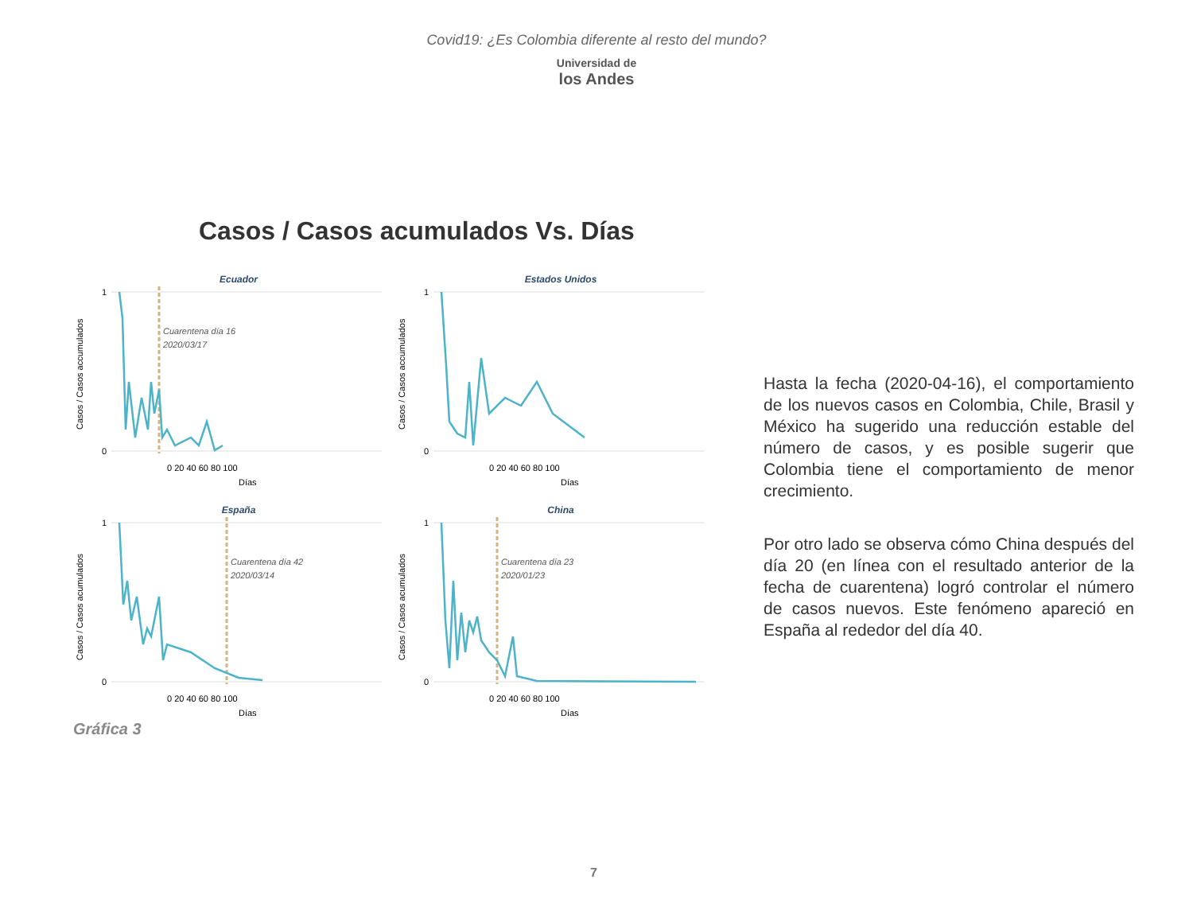Covid19: ¿Es Colombia diferente al resto del mundo?
Universidad de
los Andes
Casos / Casos acumulados Vs. Días
Ecuador
Cuarentena día 16
2020/03/17
1
0
0 20 40 60 80 100
Días
Casos / Casos accumulados
Estados Unidos
1
0
0 20 40 60 80 100
Días
Casos / Casos accumulados
España
Cuarentena día 42
2020/03/14
1
0
0 20 40 60 80 100
Días
Casos / Casos acumulados
China
Cuarentena día 23
2020/01/23
1
0
0 20 40 60 80 100
Días
Casos / Casos acumulados
Gráfica 3
Hasta la fecha (2020-04-16), el comportamiento de los nuevos casos en Colombia, Chile, Brasil y México ha sugerido una reducción estable del número de casos, y es posible sugerir que Colombia tiene el comportamiento de menor crecimiento.
Por otro lado se observa cómo China después del día 20 (en línea con el resultado anterior de la fecha de cuarentena) logró controlar el número de casos nuevos. Este fenómeno apareció en España al rededor del día 40.
7